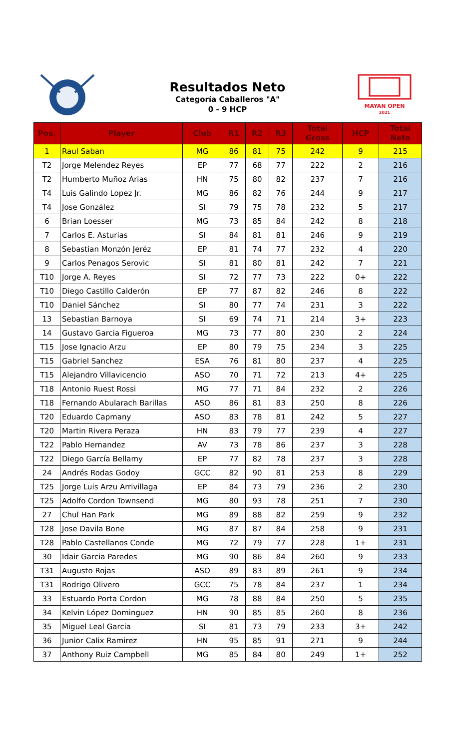Resultados Neto
Categoría Caballeros "A"
0 - 9 HCP
MAYAN OPEN
2021
| Pos. | Player | Club | R1 | R2 | R3 | Total Gross | HCP | Total Neto |
| --- | --- | --- | --- | --- | --- | --- | --- | --- |
| 1 | Raul Saban | MG | 86 | 81 | 75 | 242 | 9 | 215 |
| T2 | Jorge Melendez Reyes | EP | 77 | 68 | 77 | 222 | 2 | 216 |
| T2 | Humberto Muñoz Arias | HN | 75 | 80 | 82 | 237 | 7 | 216 |
| T4 | Luis Galindo Lopez Jr. | MG | 86 | 82 | 76 | 244 | 9 | 217 |
| T4 | Jose González | SI | 79 | 75 | 78 | 232 | 5 | 217 |
| 6 | Brian Loesser | MG | 73 | 85 | 84 | 242 | 8 | 218 |
| 7 | Carlos E. Asturias | SI | 84 | 81 | 81 | 246 | 9 | 219 |
| 8 | Sebastian Monzón Jeréz | EP | 81 | 74 | 77 | 232 | 4 | 220 |
| 9 | Carlos Penagos Serovic | SI | 81 | 80 | 81 | 242 | 7 | 221 |
| T10 | Jorge A. Reyes | SI | 72 | 77 | 73 | 222 | 0+ | 222 |
| T10 | Diego Castillo Calderón | EP | 77 | 87 | 82 | 246 | 8 | 222 |
| T10 | Daniel Sánchez | SI | 80 | 77 | 74 | 231 | 3 | 222 |
| 13 | Sebastian Barnoya | SI | 69 | 74 | 71 | 214 | 3+ | 223 |
| 14 | Gustavo Garcia Figueroa | MG | 73 | 77 | 80 | 230 | 2 | 224 |
| T15 | Jose Ignacio Arzu | EP | 80 | 79 | 75 | 234 | 3 | 225 |
| T15 | Gabriel Sanchez | ESA | 76 | 81 | 80 | 237 | 4 | 225 |
| T15 | Alejandro Villavicencio | ASO | 70 | 71 | 72 | 213 | 4+ | 225 |
| T18 | Antonio Ruest Rossi | MG | 77 | 71 | 84 | 232 | 2 | 226 |
| T18 | Fernando Abularach Barillas | ASO | 86 | 81 | 83 | 250 | 8 | 226 |
| T20 | Eduardo Capmany | ASO | 83 | 78 | 81 | 242 | 5 | 227 |
| T20 | Martin Rivera Peraza | HN | 83 | 79 | 77 | 239 | 4 | 227 |
| T22 | Pablo Hernandez | AV | 73 | 78 | 86 | 237 | 3 | 228 |
| T22 | Diego García Bellamy | EP | 77 | 82 | 78 | 237 | 3 | 228 |
| 24 | Andrés Rodas Godoy | GCC | 82 | 90 | 81 | 253 | 8 | 229 |
| T25 | Jorge Luis Arzu Arrivillaga | EP | 84 | 73 | 79 | 236 | 2 | 230 |
| T25 | Adolfo Cordon Townsend | MG | 80 | 93 | 78 | 251 | 7 | 230 |
| 27 | Chul Han Park | MG | 89 | 88 | 82 | 259 | 9 | 232 |
| T28 | Jose Davila Bone | MG | 87 | 87 | 84 | 258 | 9 | 231 |
| T28 | Pablo Castellanos Conde | MG | 72 | 79 | 77 | 228 | 1+ | 231 |
| 30 | Idair Garcia Paredes | MG | 90 | 86 | 84 | 260 | 9 | 233 |
| T31 | Augusto Rojas | ASO | 89 | 83 | 89 | 261 | 9 | 234 |
| T31 | Rodrigo Olivero | GCC | 75 | 78 | 84 | 237 | 1 | 234 |
| 33 | Estuardo Porta Cordon | MG | 78 | 88 | 84 | 250 | 5 | 235 |
| 34 | Kelvin López Dominguez | HN | 90 | 85 | 85 | 260 | 8 | 236 |
| 35 | Miguel Leal Garcia | SI | 81 | 73 | 79 | 233 | 3+ | 242 |
| 36 | Junior Calix Ramirez | HN | 95 | 85 | 91 | 271 | 9 | 244 |
| 37 | Anthony Ruiz Campbell | MG | 85 | 84 | 80 | 249 | 1+ | 252 |